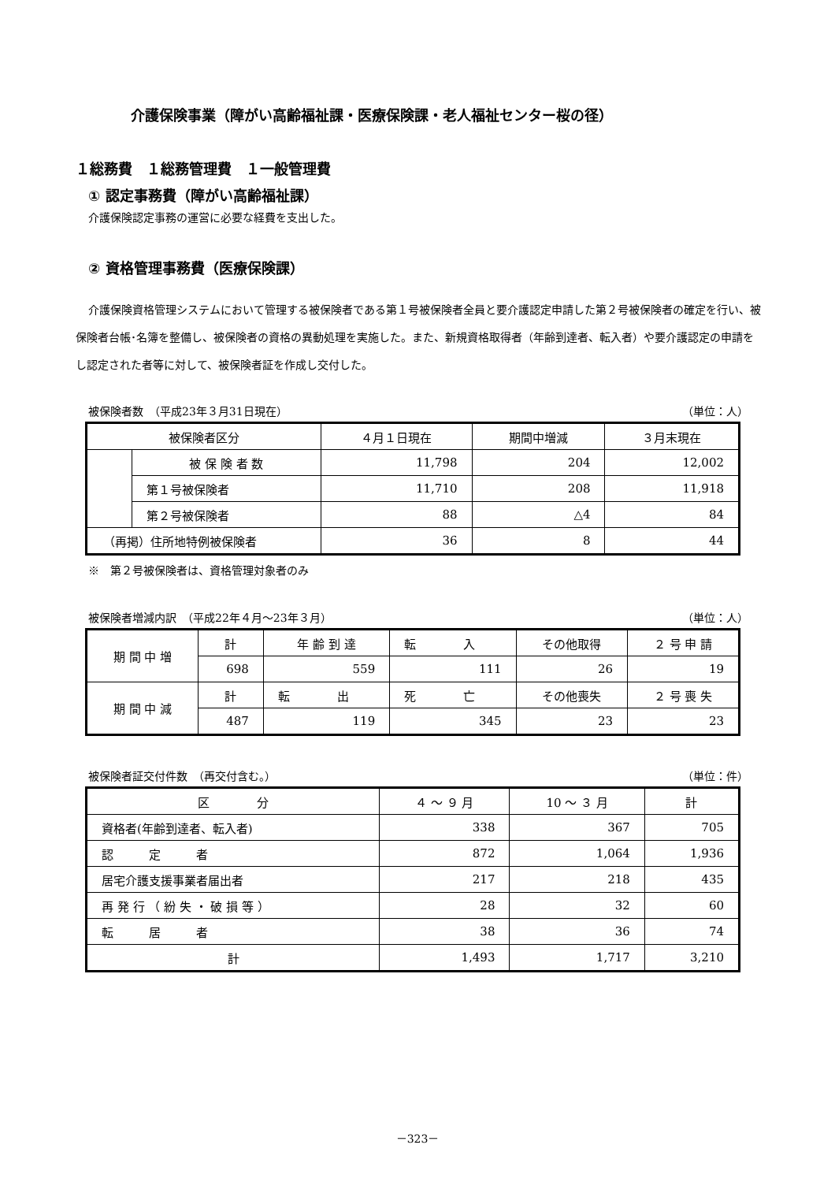介護保険事業（障がい高齢福祉課・医療保険課・老人福祉センター桜の径）
１総務費　１総務管理費　１一般管理費
① 認定事務費（障がい高齢福祉課）
介護保険認定事務の運営に必要な経費を支出した。
② 資格管理事務費（医療保険課）
介護保険資格管理システムにおいて管理する被保険者である第１号被保険者全員と要介護認定申請した第２号被保険者の確定を行い、被保険者台帳･名簿を整備し、被保険者の資格の異動処理を実施した。また、新規資格取得者（年齢到達者、転入者）や要介護認定の申請をし認定された者等に対して、被保険者証を作成し交付した。
被保険者数　（平成23年３月31日現在） （単位：人）
| 被保険者区分 | | ４月１日現在 | 期間中増減 | ３月末現在 |
| --- | --- | --- | --- | --- |
| | 被 保 険 者 数 | 11,798 | 204 | 12,002 |
| | 第１号被保険者 | 11,710 | 208 | 11,918 |
| | 第２号被保険者 | 88 | △4 | 84 |
| （再掲）住所地特例被保険者 | | 36 | 8 | 44 |
※　第２号被保険者は、資格管理対象者のみ
被保険者増減内訳　（平成22年４月～23年３月） （単位：人）
| 期 間 中 増 | 計 | 年 齢 到 達 | 転 入 | その他取得 | ２ 号 申 請 |
| | 698 | 559 | 111 | 26 | 19 |
| 期 間 中 減 | 計 | 転 出 | 死 亡 | その他喪失 | ２ 号 喪 失 |
| | 487 | 119 | 345 | 23 | 23 |
被保険者証交付件数　（再交付含む。） （単位：件）
| 区 分 | ４ ～ ９ 月 | 10 ～ ３ 月 | 計 |
| --- | --- | --- | --- |
| 資格者(年齢到達者、転入者) | 338 | 367 | 705 |
| 認 定 者 | 872 | 1,064 | 1,936 |
| 居宅介護支援事業者届出者 | 217 | 218 | 435 |
| 再 発 行 （ 紛 失 ・ 破 損 等 ） | 28 | 32 | 60 |
| 転 居 者 | 38 | 36 | 74 |
| 計 | 1,493 | 1,717 | 3,210 |
－323－